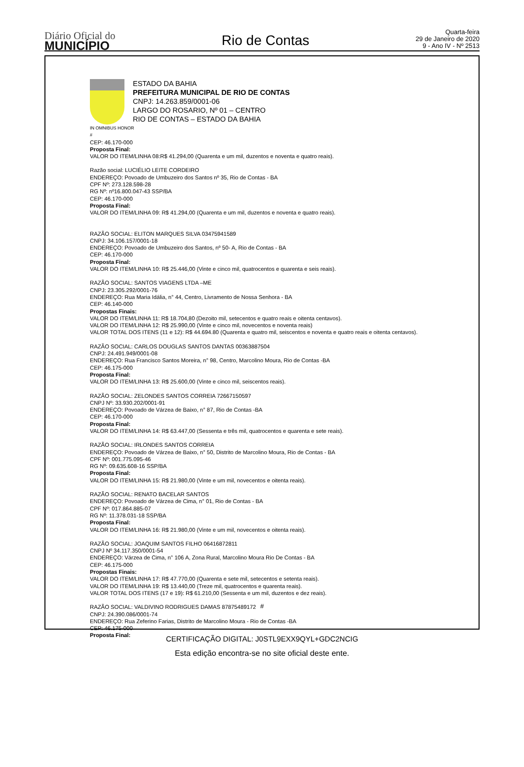Diário Oficial do
MUNICÍPIO
Rio de Contas
Quarta-feira
29 de Janeiro de 2020
9 - Ano IV - Nº 2513
ESTADO DA BAHIA
PREFEITURA MUNICIPAL DE RIO DE CONTAS
CNPJ: 14.263.859/0001-06
LARGO DO ROSARIO, Nº 01 – CENTRO
RIO DE CONTAS – ESTADO DA BAHIA
IN OMNIBUS HONOR
#
CEP: 46.170-000
Proposta Final:
VALOR DO ITEM/LINHA 08:R$ 41.294,00 (Quarenta e um mil, duzentos e noventa e quatro reais).
Razão social: LUCIÉLIO LEITE CORDEIRO
ENDEREÇO: Povoado de Umbuzeiro dos Santos nº 35, Rio de Contas - BA
CPF Nº: 273.128.598-28
RG Nº: nº16.800.047-43 SSP/BA
CEP: 46.170-000
Proposta Final:
VALOR DO ITEM/LINHA 09: R$ 41.294,00 (Quarenta e um mil, duzentos e noventa e quatro reais).
RAZÃO SOCIAL: ELITON MARQUES SILVA 03475941589
CNPJ: 34.106.157/0001-18
ENDEREÇO: Povoado de Umbuzeiro dos Santos, nº 50- A, Rio de Contas - BA
CEP: 46.170-000
Proposta Final:
VALOR DO ITEM/LINHA 10: R$ 25.446,00 (Vinte e cinco mil, quatrocentos e quarenta e seis reais).
RAZÃO SOCIAL: SANTOS VIAGENS LTDA –ME
CNPJ: 23.305.292/0001-76
ENDEREÇO: Rua Maria Idália, n° 44, Centro, Livramento de Nossa Senhora - BA
CEP: 46.140-000
Propostas Finais:
VALOR DO ITEM/LINHA 11: R$ 18.704,80 (Dezoito mil, setecentos e quatro reais e oitenta centavos).
VALOR DO ITEM/LINHA 12: R$ 25.990,00 (Vinte e cinco mil, novecentos e noventa reais)
VALOR TOTAL DOS ITENS (11 e 12): R$ 44.694.80 (Quarenta e quatro mil, seiscentos e noventa e quatro reais e oitenta centavos).
RAZÃO SOCIAL: CARLOS DOUGLAS SANTOS DANTAS 00363887504
CNPJ: 24.491.949/0001-08
ENDEREÇO: Rua Francisco Santos Moreira, n° 98, Centro, Marcolino Moura, Rio de Contas -BA
CEP: 46.175-000
Proposta Final:
VALOR DO ITEM/LINHA 13: R$ 25.600,00 (Vinte e cinco mil, seiscentos reais).
RAZÃO SOCIAL: ZELONDES SANTOS CORREIA 72667150597
CNPJ Nº: 33.930.202/0001-91
ENDEREÇO: Povoado de Várzea de Baixo, n° 87, Rio de Contas -BA
CEP: 46.170-000
Proposta Final:
VALOR DO ITEM/LINHA 14: R$ 63.447,00 (Sessenta e três mil, quatrocentos e quarenta e sete reais).
RAZÃO SOCIAL: IRLONDES SANTOS CORREIA
ENDEREÇO: Povoado de Várzea de Baixo, n° 50, Distrito de Marcolino Moura, Rio de Contas - BA
CPF Nº: 001.775.095-46
RG Nº: 09.635.608-16 SSP/BA
Proposta Final:
VALOR DO ITEM/LINHA 15: R$ 21.980,00 (Vinte e um mil, novecentos e oitenta reais).
RAZÃO SOCIAL: RENATO BACELAR SANTOS
ENDEREÇO: Povoado de Várzea de Cima, n° 01, Rio de Contas - BA
CPF Nº: 017.864.885-07
RG Nº: 11.378.031-18 SSP/BA
Proposta Final:
VALOR DO ITEM/LINHA 16: R$ 21.980,00 (Vinte e um mil, novecentos e oitenta reais).
RAZÃO SOCIAL: JOAQUIM SANTOS FILHO 06416872811
CNPJ Nº 34.117.350/0001-54
ENDEREÇO: Várzea de Cima, n° 106 A, Zona Rural, Marcolino Moura Rio De Contas - BA
CEP: 46.175-000
Propostas Finais:
VALOR DO ITEM/LINHA 17: R$ 47.770,00 (Quarenta e sete mil, setecentos e setenta reais).
VALOR DO ITEM/LINHA 19: R$ 13.440,00 (Treze mil, quatrocentos e quarenta reais).
VALOR TOTAL DOS ITENS (17 e 19): R$ 61.210,00 (Sessenta e um mil, duzentos e dez reais).
RAZÃO SOCIAL: VALDIVINO RODRIGUES DAMAS 87875489172
CNPJ: 24.390.086/0001-74
ENDEREÇO: Rua Zeferino Farias, Distrito de Marcolino Moura - Rio de Contas -BA
CEP: 46.175-000
Proposta Final:
#
CERTIFICAÇÃO DIGITAL: J0STL9EXX9QYL+GDC2NCIG
Esta edição encontra-se no site oficial deste ente.